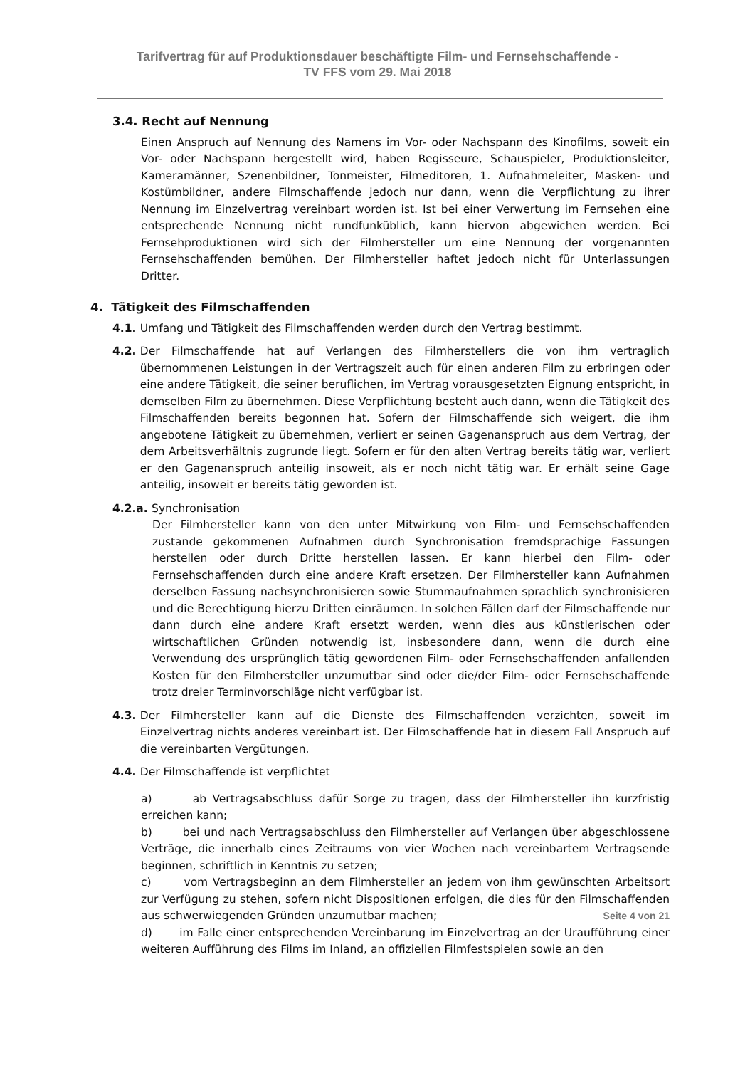Tarifvertrag für auf Produktionsdauer beschäftigte Film- und Fernsehschaffende -
TV FFS vom 29. Mai 2018
3.4. Recht auf Nennung
Einen Anspruch auf Nennung des Namens im Vor- oder Nachspann des Kinofilms, soweit ein Vor- oder Nachspann hergestellt wird, haben Regisseure, Schauspieler, Produktionsleiter, Kameramänner, Szenenbildner, Tonmeister, Filmeditoren, 1. Aufnahmeleiter, Masken- und Kostümbildner, andere Filmschaffende jedoch nur dann, wenn die Verpflichtung zu ihrer Nennung im Einzelvertrag vereinbart worden ist. Ist bei einer Verwertung im Fernsehen eine entsprechende Nennung nicht rundfunküblich, kann hiervon abgewichen werden. Bei Fernsehproduktionen wird sich der Filmhersteller um eine Nennung der vorgenannten Fernsehschaffenden bemühen. Der Filmhersteller haftet jedoch nicht für Unterlassungen Dritter.
4. Tätigkeit des Filmschaffenden
4.1. Umfang und Tätigkeit des Filmschaffenden werden durch den Vertrag bestimmt.
4.2. Der Filmschaffende hat auf Verlangen des Filmherstellers die von ihm vertraglich übernommenen Leistungen in der Vertragszeit auch für einen anderen Film zu erbringen oder eine andere Tätigkeit, die seiner beruflichen, im Vertrag vorausgesetzten Eignung entspricht, in demselben Film zu übernehmen. Diese Verpflichtung besteht auch dann, wenn die Tätigkeit des Filmschaffenden bereits begonnen hat. Sofern der Filmschaffende sich weigert, die ihm angebotene Tätigkeit zu übernehmen, verliert er seinen Gagenanspruch aus dem Vertrag, der dem Arbeitsverhältnis zugrunde liegt. Sofern er für den alten Vertrag bereits tätig war, verliert er den Gagenanspruch anteilig insoweit, als er noch nicht tätig war. Er erhält seine Gage anteilig, insoweit er bereits tätig geworden ist.
4.2.a. Synchronisation
Der Filmhersteller kann von den unter Mitwirkung von Film- und Fernsehschaffenden zustande gekommenen Aufnahmen durch Synchronisation fremdsprachige Fassungen herstellen oder durch Dritte herstellen lassen. Er kann hierbei den Film- oder Fernsehschaffenden durch eine andere Kraft ersetzen. Der Filmhersteller kann Aufnahmen derselben Fassung nachsynchronisieren sowie Stummaufnahmen sprachlich synchronisieren und die Berechtigung hierzu Dritten einräumen. In solchen Fällen darf der Filmschaffende nur dann durch eine andere Kraft ersetzt werden, wenn dies aus künstlerischen oder wirtschaftlichen Gründen notwendig ist, insbesondere dann, wenn die durch eine Verwendung des ursprünglich tätig gewordenen Film- oder Fernsehschaffenden anfallenden Kosten für den Filmhersteller unzumutbar sind oder die/der Film- oder Fernsehschaffende trotz dreier Terminvorschläge nicht verfügbar ist.
4.3. Der Filmhersteller kann auf die Dienste des Filmschaffenden verzichten, soweit im Einzelvertrag nichts anderes vereinbart ist. Der Filmschaffende hat in diesem Fall Anspruch auf die vereinbarten Vergütungen.
4.4. Der Filmschaffende ist verpflichtet
a) ab Vertragsabschluss dafür Sorge zu tragen, dass der Filmhersteller ihn kurzfristig erreichen kann;
b) bei und nach Vertragsabschluss den Filmhersteller auf Verlangen über abgeschlossene Verträge, die innerhalb eines Zeitraums von vier Wochen nach vereinbartem Vertragsende beginnen, schriftlich in Kenntnis zu setzen;
c) vom Vertragsbeginn an dem Filmhersteller an jedem von ihm gewünschten Arbeitsort zur Verfügung zu stehen, sofern nicht Dispositionen erfolgen, die dies für den Filmschaffenden aus schwerwiegenden Gründen unzumutbar machen;
d) im Falle einer entsprechenden Vereinbarung im Einzelvertrag an der Uraufführung einer weiteren Aufführung des Films im Inland, an offiziellen Filmfestspielen sowie an den
Seite 4 von 21